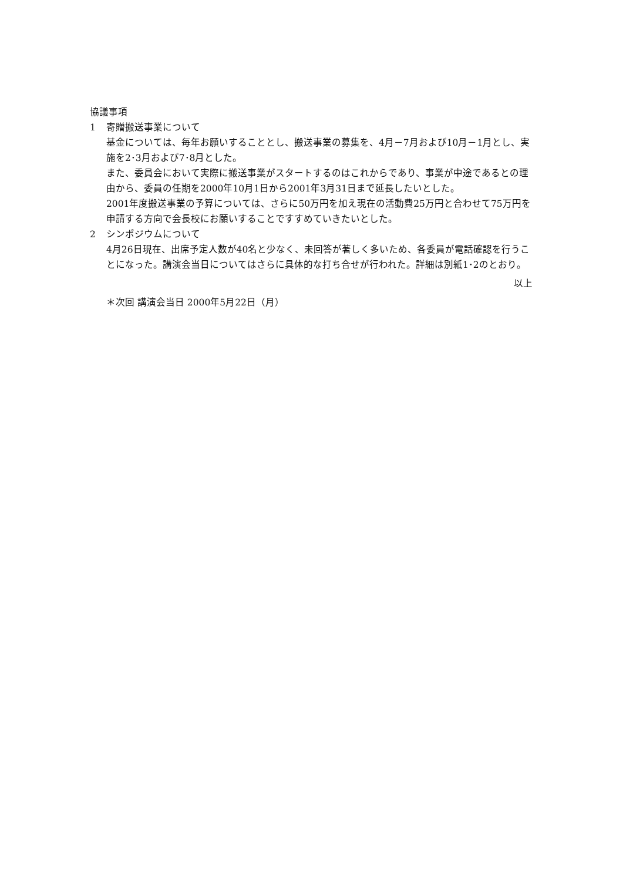協議事項
1 寄贈搬送事業について
基金については、毎年お願いすることとし、搬送事業の募集を、4月－7月および10月－1月とし、実施を2･3月および7･8月とした。
また、委員会において実際に搬送事業がスタートするのはこれからであり、事業が中途であるとの理由から、委員の任期を2000年10月1日から2001年3月31日まで延長したいとした。
2001年度搬送事業の予算については、さらに50万円を加え現在の活動費25万円と合わせて75万円を申請する方向で会長校にお願いすることですすめていきたいとした。
2 シンポジウムについて
4月26日現在、出席予定人数が40名と少なく、未回答が著しく多いため、各委員が電話確認を行うことになった。講演会当日についてはさらに具体的な打ち合せが行われた。詳細は別紙1･2のとおり。
以上
＊次回 講演会当日 2000年5月22日（月）